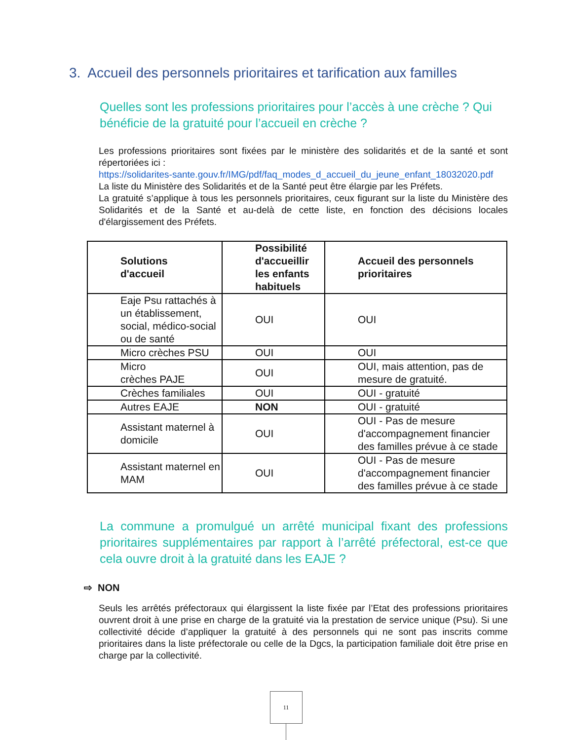3. Accueil des personnels prioritaires et tarification aux familles
Quelles sont les professions prioritaires pour l’accès à une crèche ? Qui bénéficie de la gratuité pour l’accueil en crèche ?
Les professions prioritaires sont fixées par le ministère des solidarités et de la santé et sont répertoriées ici :
https://solidarites-sante.gouv.fr/IMG/pdf/faq_modes_d_accueil_du_jeune_enfant_18032020.pdf
La liste du Ministère des Solidarités et de la Santé peut être élargie par les Préfets.
La gratuité s’applique à tous les personnels prioritaires, ceux figurant sur la liste du Ministère des Solidarités et de la Santé et au-delà de cette liste, en fonction des décisions locales d'élargissement des Préfets.
| Solutions d'accueil | Possibilité d'accueillir les enfants habituels | Accueil des personnels prioritaires |
| --- | --- | --- |
| Eaje Psu rattachés à un établissement, social, médico-social ou de santé | OUI | OUI |
| Micro crèches PSU | OUI | OUI |
| Micro crèches PAJE | OUI | OUI, mais attention, pas de mesure de gratuité. |
| Crèches familiales | OUI | OUI - gratuité |
| Autres EAJE | NON | OUI - gratuité |
| Assistant maternel à domicile | OUI | OUI - Pas de mesure d'accompagnement financier des familles prévue à ce stade |
| Assistant maternel en MAM | OUI | OUI - Pas de mesure d'accompagnement financier des familles prévue à ce stade |
La commune a promulgué un arrêté municipal fixant des professions prioritaires supplémentaires par rapport à l’arrêté préfectoral, est-ce que cela ouvre droit à la gratuité dans les EAJE ?
⇨ NON
Seuls les arrêtés préfectoraux qui élargissent la liste fixée par l’Etat des professions prioritaires ouvrent droit à une prise en charge de la gratuité via la prestation de service unique (Psu). Si une collectivité décide d’appliquer la gratuité à des personnels qui ne sont pas inscrits comme prioritaires dans la liste préfectorale ou celle de la Dgcs, la participation familiale doit être prise en charge par la collectivité.
11